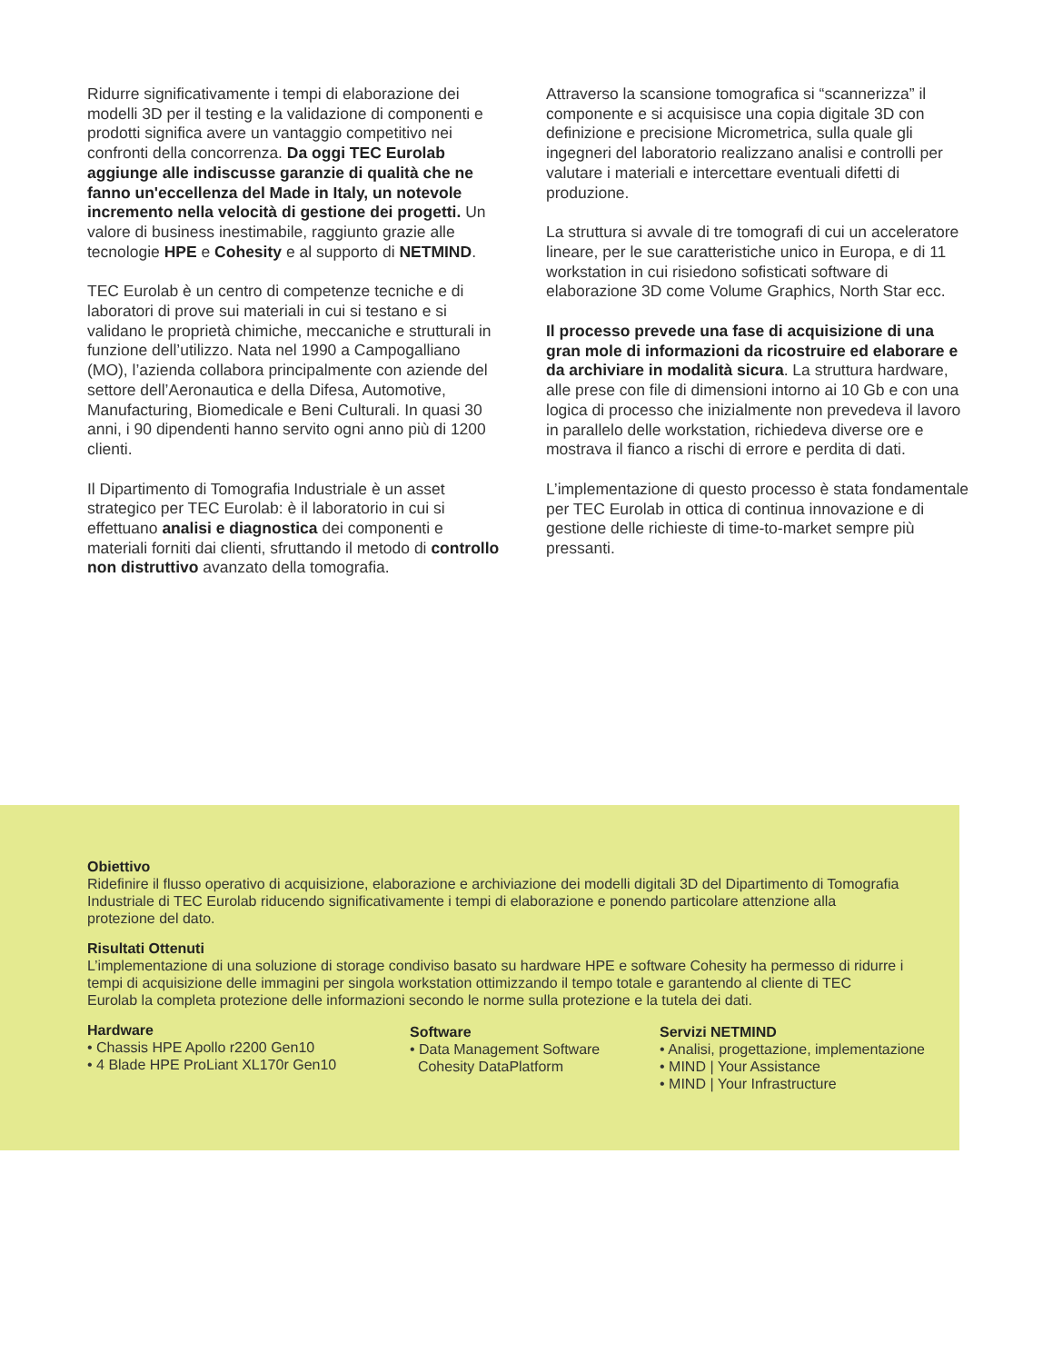Ridurre significativamente i tempi di elaborazione dei modelli 3D per il testing e la validazione di componenti e prodotti significa avere un vantaggio competitivo nei confronti della concorrenza. Da oggi TEC Eurolab aggiunge alle indiscusse garanzie di qualità che ne fanno un'eccellenza del Made in Italy, un notevole incremento nella velocità di gestione dei progetti. Un valore di business inestimabile, raggiunto grazie alle tecnologie HPE e Cohesity e al supporto di NETMIND.
TEC Eurolab è un centro di competenze tecniche e di laboratori di prove sui materiali in cui si testano e si validano le proprietà chimiche, meccaniche e strutturali in funzione dell’utilizzo. Nata nel 1990 a Campogalliano (MO), l’azienda collabora principalmente con aziende del settore dell’Aeronautica e della Difesa, Automotive, Manufacturing, Biomedicale e Beni Culturali. In quasi 30 anni, i 90 dipendenti hanno servito ogni anno più di 1200 clienti.
Il Dipartimento di Tomografia Industriale è un asset strategico per TEC Eurolab: è il laboratorio in cui si effettuano analisi e diagnostica dei componenti e materiali forniti dai clienti, sfruttando il metodo di controllo non distruttivo avanzato della tomografia.
Attraverso la scansione tomografica si “scannerizza” il componente e si acquisisce una copia digitale 3D con definizione e precisione Micrometrica, sulla quale gli ingegneri del laboratorio realizzano analisi e controlli per valutare i materiali e intercettare eventuali difetti di produzione.
La struttura si avvale di tre tomografi di cui un acceleratore lineare, per le sue caratteristiche unico in Europa, e di 11 workstation in cui risiedono sofisticati software di elaborazione 3D come Volume Graphics, North Star ecc.
Il processo prevede una fase di acquisizione di una gran mole di informazioni da ricostruire ed elaborare e da archiviare in modalità sicura. La struttura hardware, alle prese con file di dimensioni intorno ai 10 Gb e con una logica di processo che inizialmente non prevedeva il lavoro in parallelo delle workstation, richiedeva diverse ore e mostrava il fianco a rischi di errore e perdita di dati.
L’implementazione di questo processo è stata fondamentale per TEC Eurolab in ottica di continua innovazione e di gestione delle richieste di time-to-market sempre più pressanti.
Obiettivo
Ridefinire il flusso operativo di acquisizione, elaborazione e archiviazione dei modelli digitali 3D del Dipartimento di Tomografia Industriale di TEC Eurolab riducendo significativamente i tempi di elaborazione e ponendo particolare attenzione alla protezione del dato.
Risultati Ottenuti
L’implementazione di una soluzione di storage condiviso basato su hardware HPE e software Cohesity ha permesso di ridurre i tempi di acquisizione delle immagini per singola workstation ottimizzando il tempo totale e garantendo al cliente di TEC Eurolab la completa protezione delle informazioni secondo le norme sulla protezione e la tutela dei dati.
Hardware
• Chassis HPE Apollo r2200 Gen10
• 4 Blade HPE ProLiant XL170r Gen10
Software
• Data Management Software
Cohesity DataPlatform
Servizi NETMIND
• Analisi, progettazione, implementazione
• MIND | Your Assistance
• MIND | Your Infrastructure